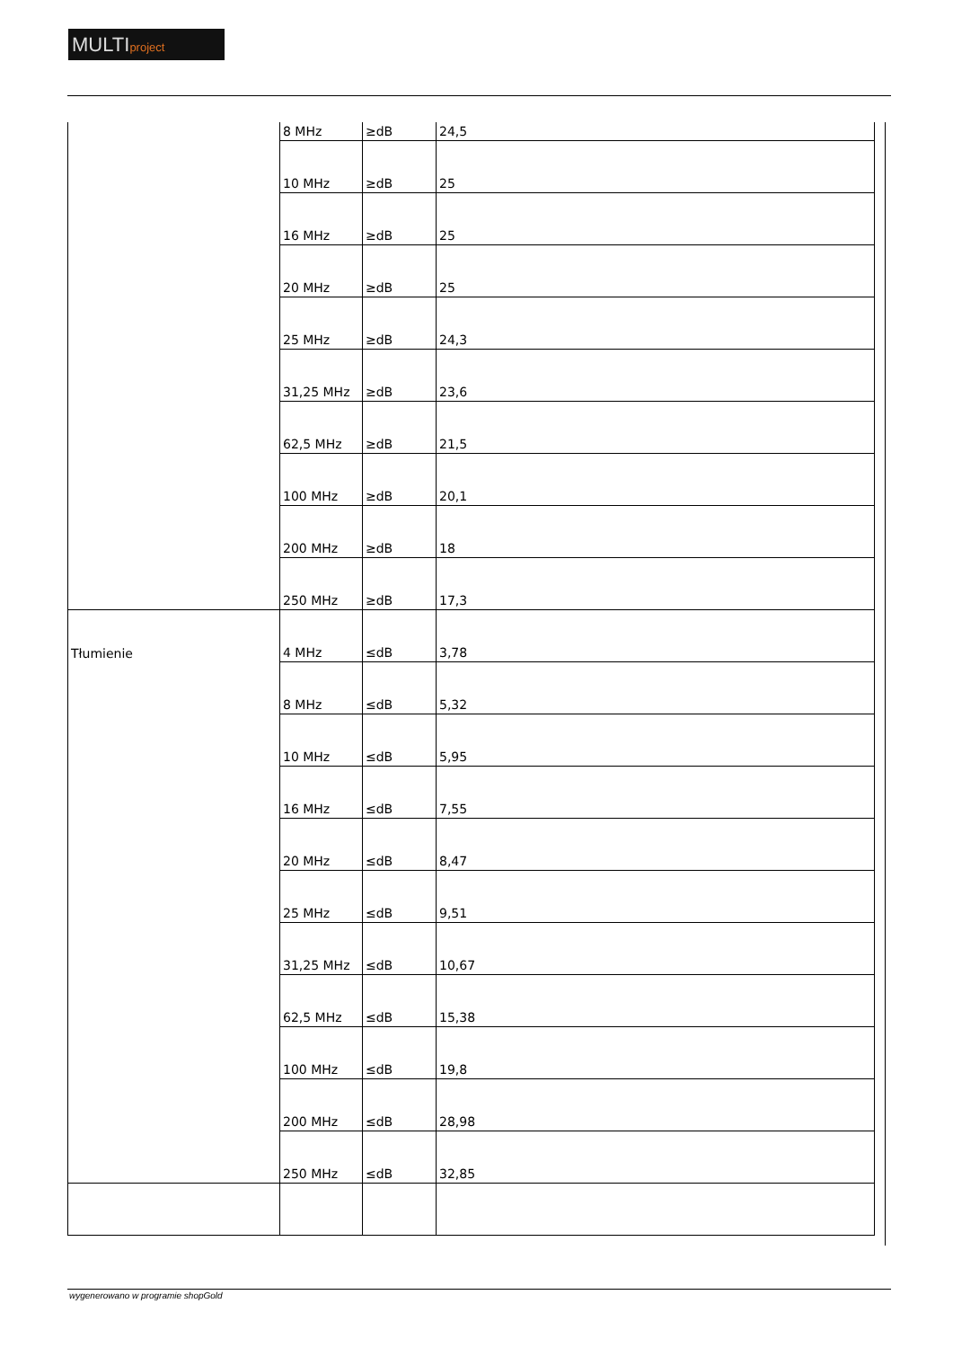MULTIproject
| | 8 MHz | ≥dB | 24,5 |
| | 10 MHz | ≥dB | 25 |
| | 16 MHz | ≥dB | 25 |
| | 20 MHz | ≥dB | 25 |
| | 25 MHz | ≥dB | 24,3 |
| | 31,25 MHz | ≥dB | 23,6 |
| | 62,5 MHz | ≥dB | 21,5 |
| | 100 MHz | ≥dB | 20,1 |
| | 200 MHz | ≥dB | 18 |
| | 250 MHz | ≥dB | 17,3 |
| Tłumienie | 4 MHz | ≤dB | 3,78 |
| | 8 MHz | ≤dB | 5,32 |
| | 10 MHz | ≤dB | 5,95 |
| | 16 MHz | ≤dB | 7,55 |
| | 20 MHz | ≤dB | 8,47 |
| | 25 MHz | ≤dB | 9,51 |
| | 31,25 MHz | ≤dB | 10,67 |
| | 62,5 MHz | ≤dB | 15,38 |
| | 100 MHz | ≤dB | 19,8 |
| | 200 MHz | ≤dB | 28,98 |
| | 250 MHz | ≤dB | 32,85 |
wygenerowano w programie shopGold